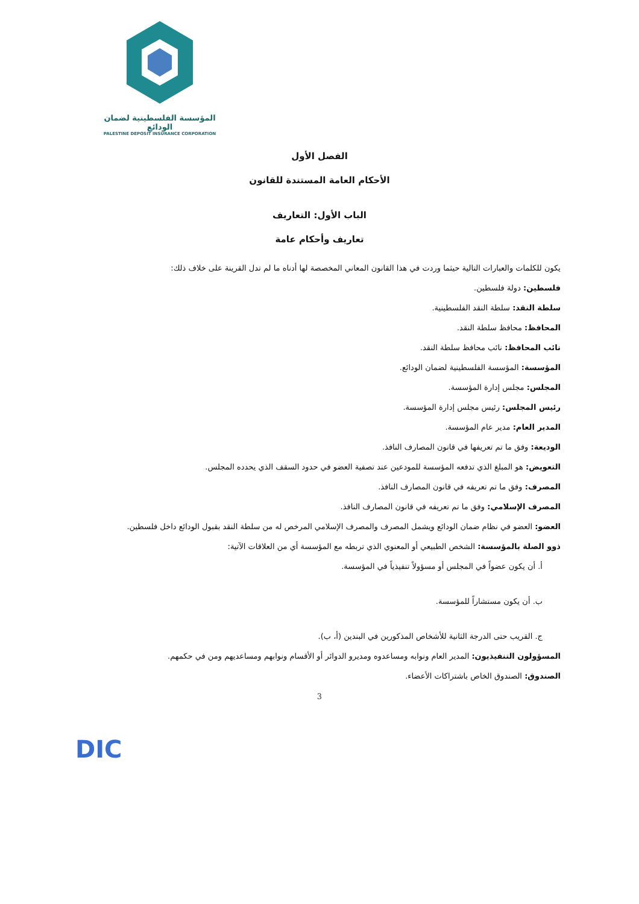المؤسسة الفلسطينية لضمان الودائع
PALESTINE DEPOSIT INSURANCE CORPORATION
الفصل الأول
الأحكام العامة المستندة للقانون
الباب الأول: التعاريف
تعاريف وأحكام عامة
يكون للكلمات والعبارات التالية حيثما وردت في هذا القانون المعاني المخصصة لها أدناه ما لم تدل القرينة على خلاف ذلك:
فلسطين: دولة فلسطين.
سلطة النقد: سلطة النقد الفلسطينية.
المحافظ: محافظ سلطة النقد.
نائب المحافظ: نائب محافظ سلطة النقد.
المؤسسة: المؤسسة الفلسطينية لضمان الودائع.
المجلس: مجلس إدارة المؤسسة.
رئيس المجلس: رئيس مجلس إدارة المؤسسة.
المدير العام: مدير عام المؤسسة.
الوديعة: وفق ما تم تعريفها في قانون المصارف النافذ.
التعويض: هو المبلغ الذي تدفعه المؤسسة للمودعين عند تصفية العضو في حدود السقف الذي يحدده المجلس.
المصرف: وفق ما تم تعريفه في قانون المصارف النافذ.
المصرف الإسلامي: وفق ما تم تعريفه في قانون المصارف النافذ.
العضو: العضو في نظام ضمان الودائع ويشمل المصرف والمصرف الإسلامي المرخص له من سلطة النقد بقبول الودائع داخل فلسطين.
ذوو الصلة بالمؤسسة: الشخص الطبيعي أو المعنوي الذي تربطه مع المؤسسة أي من العلاقات الآتية:
أ. أن يكون عضواً في المجلس أو مسؤولاً تنفيذياً في المؤسسة.
ب. أن يكون مستشاراً للمؤسسة.
ج. القريب حتى الدرجة الثانية للأشخاص المذكورين في البندين (أ، ب).
المسؤولون التنفيذيون: المدير العام ونوابه ومساعدوه ومديرو الدوائر أو الأقسام ونوابهم ومساعديهم ومن في حكمهم.
الصندوق: الصندوق الخاص باشتراكات الأعضاء.
3
DIC